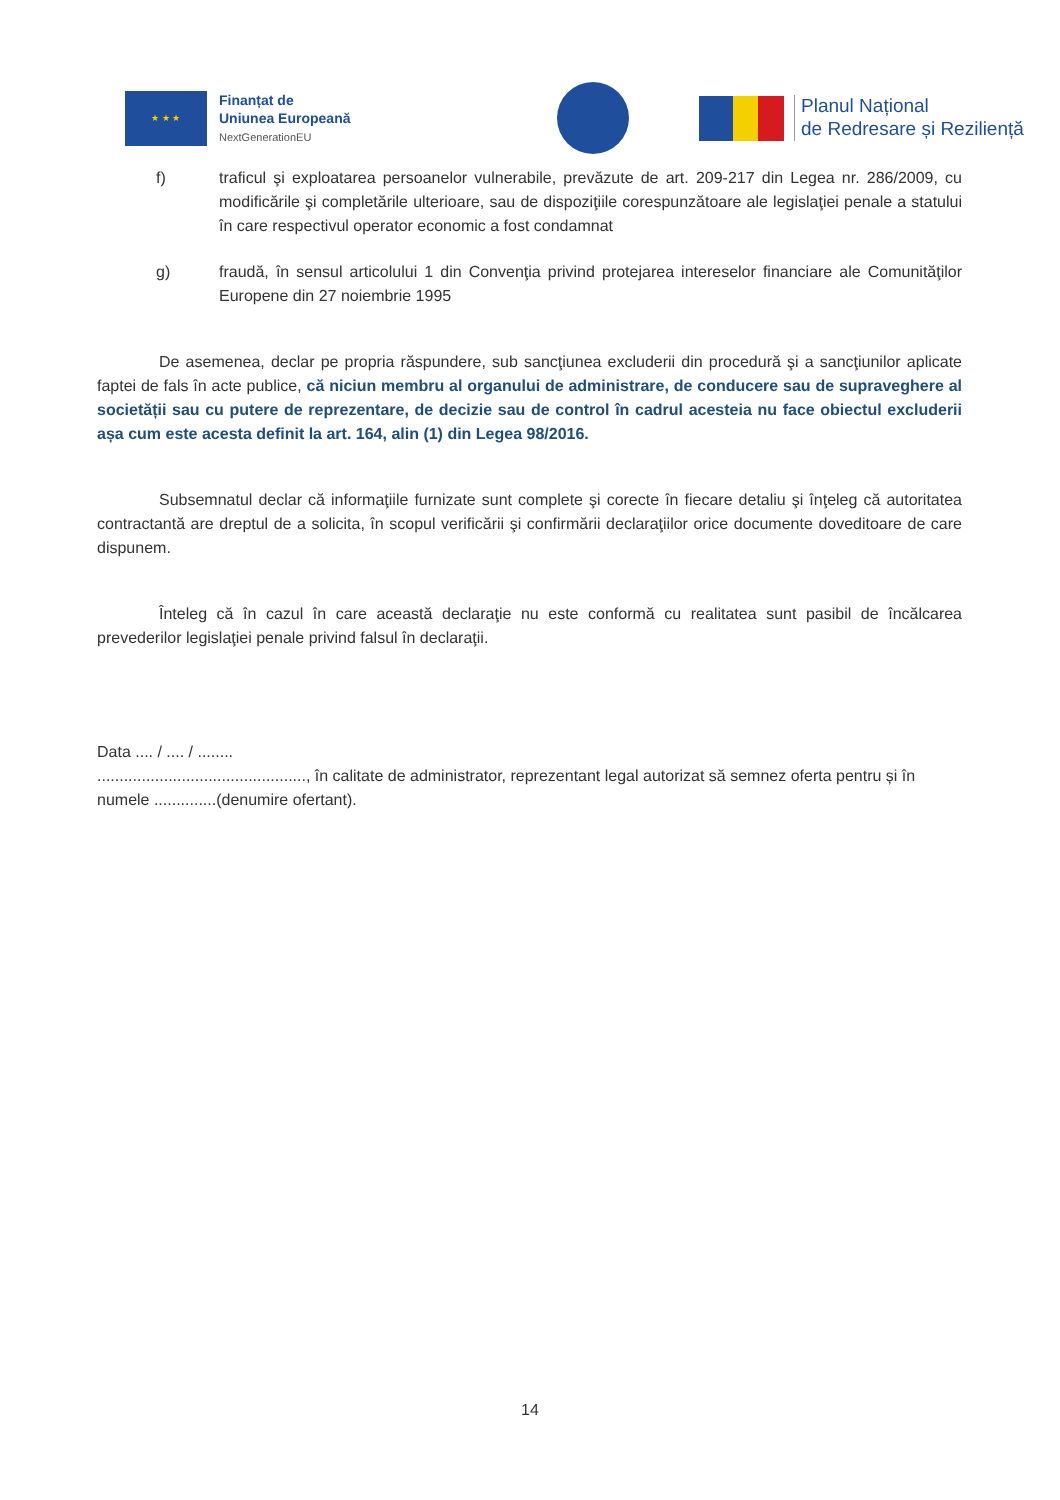★ ★ ★
Finanțat de
Uniunea Europeană
NextGenerationEU
Planul Național
de Redresare și Reziliență
f) traficul şi exploatarea persoanelor vulnerabile, prevăzute de art. 209-217 din Legea nr. 286/2009, cu modificările şi completările ulterioare, sau de dispoziţiile corespunzătoare ale legislaţiei penale a statului în care respectivul operator economic a fost condamnat
g) fraudă, în sensul articolului 1 din Convenţia privind protejarea intereselor financiare ale Comunităţilor Europene din 27 noiembrie 1995
De asemenea, declar pe propria răspundere, sub sancţiunea excluderii din procedură şi a sancţiunilor aplicate faptei de fals în acte publice, că niciun membru al organului de administrare, de conducere sau de supraveghere al societății sau cu putere de reprezentare, de decizie sau de control în cadrul acesteia nu face obiectul excluderii așa cum este acesta definit la art. 164, alin (1) din Legea 98/2016.
Subsemnatul declar că informaţiile furnizate sunt complete şi corecte în fiecare detaliu şi înţeleg că autoritatea contractantă are dreptul de a solicita, în scopul verificării şi confirmării declaraţiilor orice documente doveditoare de care dispunem.
Înteleg că în cazul în care această declaraţie nu este conformă cu realitatea sunt pasibil de încălcarea prevederilor legislaţiei penale privind falsul în declaraţii.
Data .... / .... / ........
..............................................., în calitate de administrator, reprezentant legal autorizat să semnez oferta pentru și în numele ..............(denumire ofertant).
14